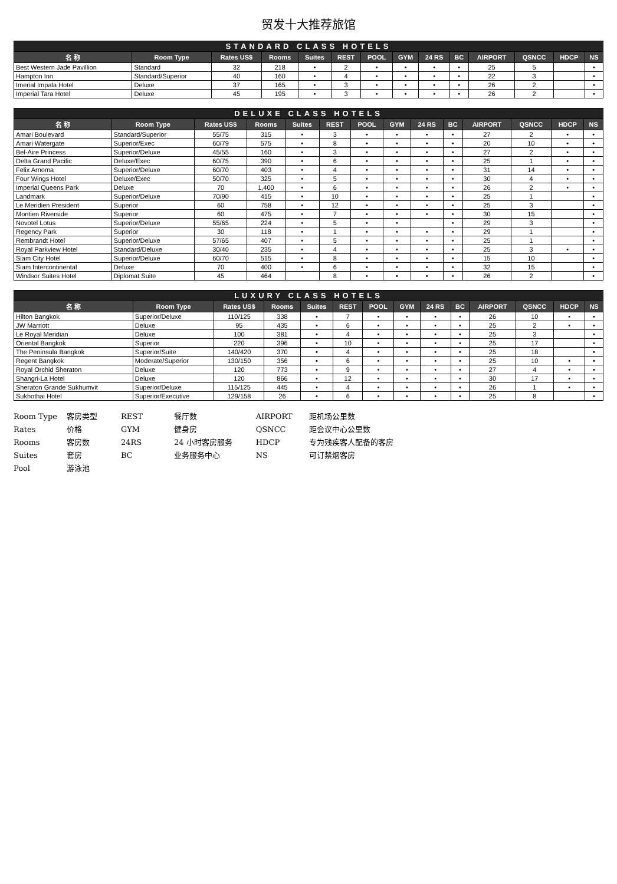贸发十大推荐旅馆
| STANDARD CLASS HOTELS | | | | | | | | | | | | | |
| --- | --- | --- | --- | --- | --- | --- | --- | --- | --- | --- | --- | --- | --- |
| 名 称 | Room Type | Rates US$ | Rooms | Suites | REST | POOL | GYM | 24 RS | BC | AIRPORT | QSNCC | HDCP | NS |
| Best Western Jade Pavillion | Standard | 32 | 218 | • | 2 | • | • | • | • | 25 | 5 | | • |
| Hampton Inn | Standard/Superior | 40 | 160 | • | 4 | • | • | • | • | 22 | 3 | | • |
| Imerial Impala Hotel | Deluxe | 37 | 165 | • | 3 | • | • | • | • | 26 | 2 | | • |
| Imperial Tara Hotel | Deluxe | 45 | 195 | • | 3 | • | • | • | • | 26 | 2 | | • |
| DELUXE CLASS HOTELS | | | | | | | | | | | | | |
| --- | --- | --- | --- | --- | --- | --- | --- | --- | --- | --- | --- | --- | --- |
| 名 称 | Room Type | Rates US$ | Rooms | Suites | REST | POOL | GYM | 24 RS | BC | AIRPORT | QSNCC | HDCP | NS |
| Amari Boulevard | Standard/Superior | 55/75 | 315 | • | 3 | • | • | • | • | 27 | 2 | • | • |
| Amari Watergate | Superior/Exec | 60/79 | 575 | • | 8 | • | • | • | • | 20 | 10 | • | • |
| Bel-Aire Princess | Superior/Deluxe | 45/55 | 160 | • | 3 | • | • | • | • | 27 | 2 | • | • |
| Delta Grand Pacific | Deluxe/Exec | 60/75 | 390 | • | 6 | • | • | • | • | 25 | 1 | • | • |
| Felix Arnoma | Superior/Deluxe | 60/70 | 403 | • | 4 | • | • | • | • | 31 | 14 | • | • |
| Four Wings Hotel | Deluxe/Exec | 50/70 | 325 | • | 5 | • | • | • | • | 30 | 4 | • | • |
| Imperial Queens Park | Deluxe | 70 | 1,400 | • | 6 | • | • | • | • | 26 | 2 | • | • |
| Landmark | Superior/Deluxe | 70/90 | 415 | • | 10 | • | • | • | • | 25 | 1 | | • |
| Le Meridien President | Superior | 60 | 758 | • | 12 | • | • | • | • | 25 | 3 | | • |
| Montien Riverside | Superior | 60 | 475 | • | 7 | • | • | • | • | 30 | 15 | | • |
| Novotel Lotus | Superior/Deluxe | 55/65 | 224 | • | 5 | • | • | | • | 29 | 3 | | • |
| Regency Park | Superior | 30 | 118 | • | 1 | • | • | • | • | 29 | 1 | | • |
| Rembrandt Hotel | Superior/Deluxe | 57/65 | 407 | • | 5 | • | • | • | • | 25 | 1 | | • |
| Royal Parkview Hotel | Standard/Deluxe | 30/40 | 235 | • | 4 | • | • | • | • | 25 | 3 | • | • |
| Siam City Hotel | Superior/Deluxe | 60/70 | 515 | • | 8 | • | • | • | • | 15 | 10 | | • |
| Siam Intercontinental | Deluxe | 70 | 400 | • | 6 | • | • | • | • | 32 | 15 | | • |
| Windsor Suites Hotel | Diplomat Suite | 45 | 464 | | 8 | • | • | • | • | 26 | 2 | | • |
| LUXURY CLASS HOTELS | | | | | | | | | | | | | |
| --- | --- | --- | --- | --- | --- | --- | --- | --- | --- | --- | --- | --- | --- |
| 名 称 | Room Type | Rates US$ | Rooms | Suites | REST | POOL | GYM | 24 RS | BC | AIRPORT | QSNCC | HDCP | NS |
| Hilton Bangkok | Superior/Deluxe | 110/125 | 338 | • | 7 | • | • | • | • | 26 | 10 | • | • |
| JW Marriott | Deluxe | 95 | 435 | • | 6 | • | • | • | • | 25 | 2 | • | • |
| Le Royal Meridian | Deluxe | 100 | 381 | • | 4 | • | • | • | • | 25 | 3 | | • |
| Oriental Bangkok | Superior | 220 | 396 | • | 10 | • | • | • | • | 25 | 17 | | • |
| The Peninsula Bangkok | Superior/Suite | 140/420 | 370 | • | 4 | • | • | • | • | 25 | 18 | | • |
| Regent Bangkok | Moderate/Superior | 130/150 | 356 | • | 6 | • | • | • | • | 25 | 10 | • | • |
| Royal Orchid Sheraton | Deluxe | 120 | 773 | • | 9 | • | • | • | • | 27 | 4 | • | • |
| Shangri-La Hotel | Deluxe | 120 | 866 | • | 12 | • | • | • | • | 30 | 17 | • | • |
| Sheraton Grande Sukhumvit | Superior/Deluxe | 115/125 | 445 | • | 4 | • | • | • | • | 26 | 1 | • | • |
| Sukhothai Hotel | Superior/Executive | 129/158 | 26 | • | 6 | • | • | • | • | 25 | 8 | | • |
Room Type 客房类型
Rates 价格
Rooms 客房数
Suites 套房
Pool 游泳池
REST 餐厅数
GYM 健身房
24RS 24 小时客房服务
BC 业务服务中心
AIRPORT 距机场公里数
QSNCC 距会议中心公里数
HDCP 专为残疾客人配备的客房
NS 可订禁烟客房